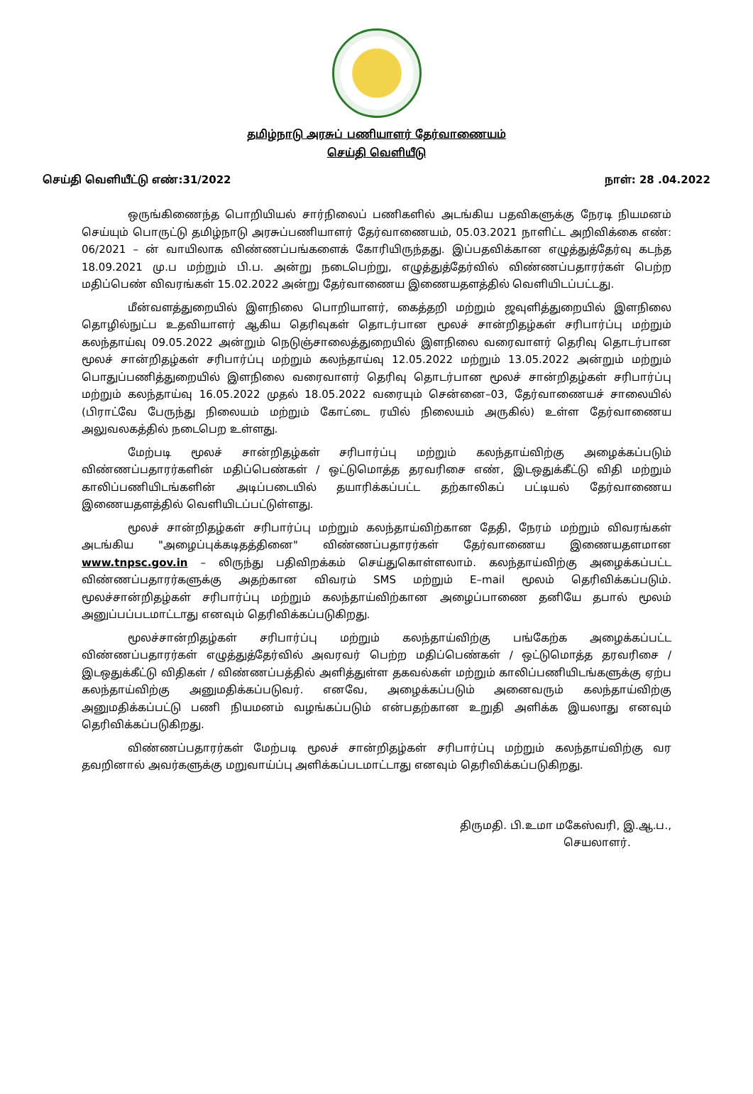தமிழ்நாடு அரசுப் பணியாளர் தேர்வாணையம்
செய்தி வெளியீடு
செய்தி வெளியீட்டு எண்:31/2022 நாள்: 28 .04.2022
ஒருங்கிணைந்த பொறியியல் சார்நிலைப் பணிகளில் அடங்கிய பதவிகளுக்கு நேரடி நியமனம் செய்யும் பொருட்டு தமிழ்நாடு அரசுப்பணியாளர் தேர்வாணையம், 05.03.2021 நாளிட்ட அறிவிக்கை எண்: 06/2021 – ன் வாயிலாக விண்ணப்பங்களைக் கோரியிருந்தது. இப்பதவிக்கான எழுத்துத்தேர்வு கடந்த 18.09.2021 மு.ப மற்றும் பி.ப. அன்று நடைபெற்று, எழுத்துத்தேர்வில் விண்ணப்பதாரர்கள் பெற்ற மதிப்பெண் விவரங்கள் 15.02.2022 அன்று தேர்வாணைய இணையதளத்தில் வெளியிடப்பட்டது.
மீன்வளத்துறையில் இளநிலை பொறியாளர், கைத்தறி மற்றும் ஜவுளித்துறையில் இளநிலை தொழில்நுட்ப உதவியாளர் ஆகிய தெரிவுகள் தொடர்பான மூலச் சான்றிதழ்கள் சரிபார்ப்பு மற்றும் கலந்தாய்வு 09.05.2022 அன்றும் நெடுஞ்சாலைத்துறையில் இளநிலை வரைவாளர் தெரிவு தொடர்பான மூலச் சான்றிதழ்கள் சரிபார்ப்பு மற்றும் கலந்தாய்வு 12.05.2022 மற்றும் 13.05.2022 அன்றும் மற்றும் பொதுப்பணித்துறையில் இளநிலை வரைவாளர் தெரிவு தொடர்பான மூலச் சான்றிதழ்கள் சரிபார்ப்பு மற்றும் கலந்தாய்வு 16.05.2022 முதல் 18.05.2022 வரையும் சென்னை–03, தேர்வாணையச் சாலையில் (பிராட்வே பேருந்து நிலையம் மற்றும் கோட்டை ரயில் நிலையம் அருகில்) உள்ள தேர்வாணைய அலுவலகத்தில் நடைபெற உள்ளது.
மேற்படி மூலச் சான்றிதழ்கள் சரிபார்ப்பு மற்றும் கலந்தாய்விற்கு அழைக்கப்படும் விண்ணப்பதாரர்களின் மதிப்பெண்கள் / ஒட்டுமொத்த தரவரிசை எண், இடஒதுக்கீட்டு விதி மற்றும் காலிப்பணியிடங்களின் அடிப்படையில் தயாரிக்கப்பட்ட தற்காலிகப் பட்டியல் தேர்வாணைய இணையதளத்தில் வெளியிடப்பட்டுள்ளது.
மூலச் சான்றிதழ்கள் சரிபார்ப்பு மற்றும் கலந்தாய்விற்கான தேதி, நேரம் மற்றும் விவரங்கள் அடங்கிய "அழைப்புக்கடிதத்தினை" விண்ணப்பதாரர்கள் தேர்வாணைய இணையதளமான www.tnpsc.gov.in – லிருந்து பதிவிறக்கம் செய்துகொள்ளலாம். கலந்தாய்விற்கு அழைக்கப்பட்ட விண்ணப்பதாரர்களுக்கு அதற்கான விவரம் SMS மற்றும் E–mail மூலம் தெரிவிக்கப்படும். மூலச்சான்றிதழ்கள் சரிபார்ப்பு மற்றும் கலந்தாய்விற்கான அழைப்பாணை தனியே தபால் மூலம் அனுப்பப்படமாட்டாது எனவும் தெரிவிக்கப்படுகிறது.
மூலச்சான்றிதழ்கள் சரிபார்ப்பு மற்றும் கலந்தாய்விற்கு பங்கேற்க அழைக்கப்பட்ட விண்ணப்பதாரர்கள் எழுத்துத்தேர்வில் அவரவர் பெற்ற மதிப்பெண்கள் / ஒட்டுமொத்த தரவரிசை / இடஒதுக்கீட்டு விதிகள் / விண்ணப்பத்தில் அளித்துள்ள தகவல்கள் மற்றும் காலிப்பணியிடங்களுக்கு ஏற்ப கலந்தாய்விற்கு அனுமதிக்கப்படுவர். எனவே, அழைக்கப்படும் அனைவரும் கலந்தாய்விற்கு அனுமதிக்கப்பட்டு பணி நியமனம் வழங்கப்படும் என்பதற்கான உறுதி அளிக்க இயலாது எனவும் தெரிவிக்கப்படுகிறது.
விண்ணப்பதாரர்கள் மேற்படி மூலச் சான்றிதழ்கள் சரிபார்ப்பு மற்றும் கலந்தாய்விற்கு வர தவறினால் அவர்களுக்கு மறுவாய்ப்பு அளிக்கப்படமாட்டாது எனவும் தெரிவிக்கப்படுகிறது.
திருமதி. பி.உமா மகேஸ்வரி, இ.ஆ.ப.,
செயலாளர்.